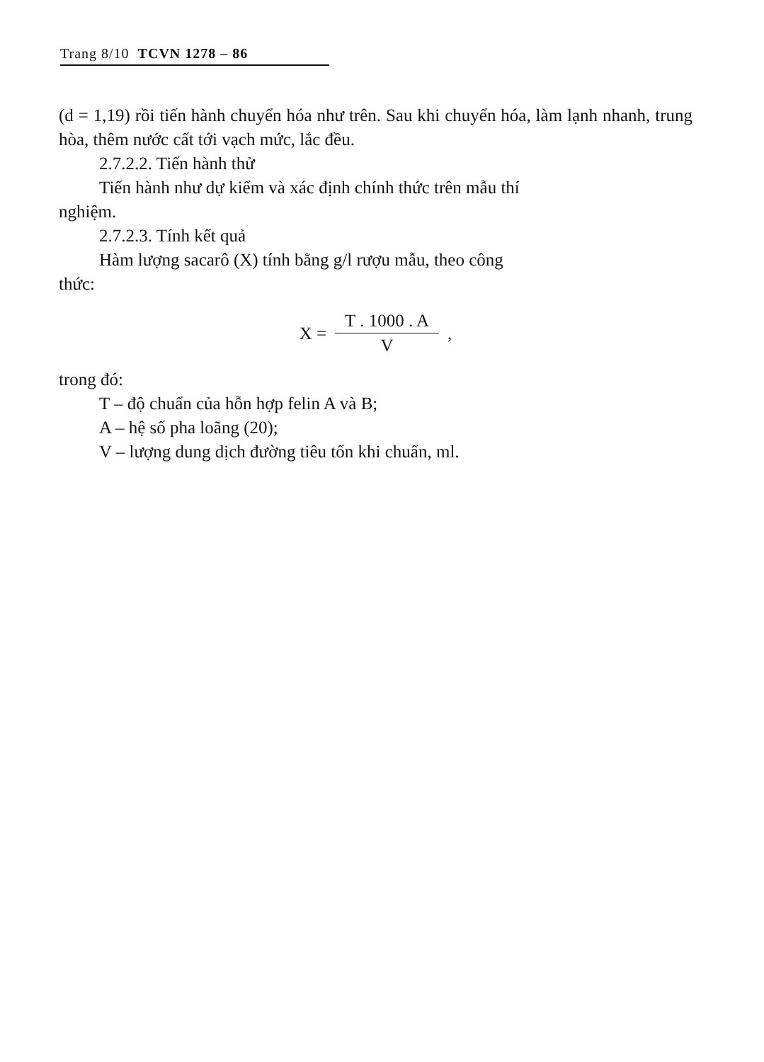Trang 8/10 TCVN 1278 – 86
(d = 1,19) rồi tiến hành chuyển hóa như trên. Sau khi chuyển hóa, làm lạnh nhanh, trung hòa, thêm nước cất tới vạch mức, lắc đều.
2.7.2.2. Tiến hành thử
Tiến hành như dự kiểm và xác định chính thức trên mẫu thí
nghiệm.
2.7.2.3. Tính kết quả
Hàm lượng sacarô (X) tính bằng g/l rượu mẫu, theo công
thức:
X = T . 1000 . A V ,
trong đó:
T – độ chuẩn của hỗn hợp felin A và B;
A – hệ số pha loãng (20);
V – lượng dung dịch đường tiêu tốn khi chuẩn, ml.